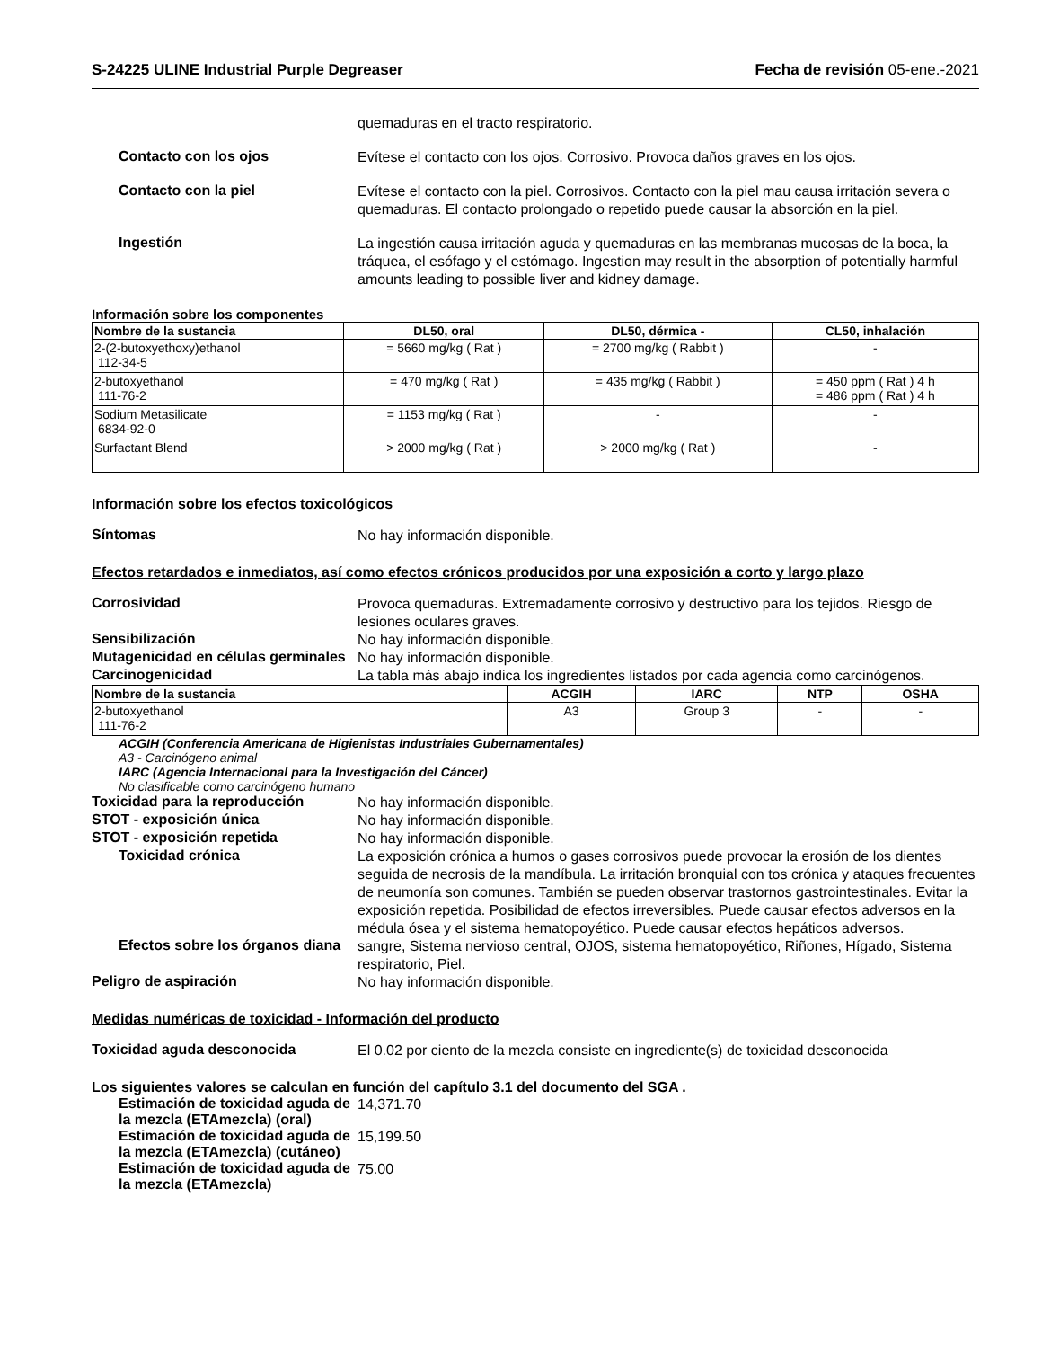S-24225 ULINE Industrial Purple Degreaser Fecha de revisión 05-ene.-2021
quemaduras en el tracto respiratorio.
Contacto con los ojos
Evítese el contacto con los ojos. Corrosivo. Provoca daños graves en los ojos.
Contacto con la piel
Evítese el contacto con la piel. Corrosivos. Contacto con la piel mau causa irritación severa o quemaduras. El contacto prolongado o repetido puede causar la absorción en la piel.
Ingestión
La ingestión causa irritación aguda y quemaduras en las membranas mucosas de la boca, la tráquea, el esófago y el estómago. Ingestion may result in the absorption of potentially harmful amounts leading to possible liver and kidney damage.
Información sobre los componentes
| Nombre de la sustancia | DL50, oral | DL50, dérmica - | CL50, inhalación |
| --- | --- | --- | --- |
| 2-(2-butoxyethoxy)ethanol 112-34-5 | = 5660 mg/kg ( Rat ) | = 2700 mg/kg ( Rabbit ) | - |
| 2-butoxyethanol 111-76-2 | = 470 mg/kg ( Rat ) | = 435 mg/kg ( Rabbit ) | = 450 ppm ( Rat ) 4 h = 486 ppm ( Rat ) 4 h |
| Sodium Metasilicate 6834-92-0 | = 1153 mg/kg ( Rat ) | - | - |
| Surfactant Blend | > 2000 mg/kg ( Rat ) | > 2000 mg/kg ( Rat ) | - |
Información sobre los efectos toxicológicos
Síntomas
No hay información disponible.
Efectos retardados e inmediatos, así como efectos crónicos producidos por una exposición a corto y largo plazo
Corrosividad
Provoca quemaduras. Extremadamente corrosivo y destructivo para los tejidos. Riesgo de lesiones oculares graves.
Sensibilización
No hay información disponible.
Mutagenicidad en células germinales
No hay información disponible.
Carcinogenicidad
La tabla más abajo indica los ingredientes listados por cada agencia como carcinógenos.
| Nombre de la sustancia | ACGIH | IARC | NTP | OSHA |
| --- | --- | --- | --- | --- |
| 2-butoxyethanol 111-76-2 | A3 | Group 3 | - | - |
ACGIH (Conferencia Americana de Higienistas Industriales Gubernamentales)
A3 - Carcinógeno animal
IARC (Agencia Internacional para la Investigación del Cáncer)
No clasificable como carcinógeno humano
Toxicidad para la reproducción
No hay información disponible.
STOT - exposición única
No hay información disponible.
STOT - exposición repetida
No hay información disponible.
Toxicidad crónica
La exposición crónica a humos o gases corrosivos puede provocar la erosión de los dientes seguida de necrosis de la mandíbula. La irritación bronquial con tos crónica y ataques frecuentes de neumonía son comunes. También se pueden observar trastornos gastrointestinales. Evitar la exposición repetida. Posibilidad de efectos irreversibles. Puede causar efectos adversos en la médula ósea y el sistema hematopoyético. Puede causar efectos hepáticos adversos.
Efectos sobre los órganos diana
sangre, Sistema nervioso central, OJOS, sistema hematopoyético, Riñones, Hígado, Sistema respiratorio, Piel.
Peligro de aspiración
No hay información disponible.
Medidas numéricas de toxicidad - Información del producto
Toxicidad aguda desconocida
El 0.02 por ciento de la mezcla consiste en ingrediente(s) de toxicidad desconocida
Los siguientes valores se calculan en función del capítulo 3.1 del documento del SGA .
Estimación de toxicidad aguda de la mezcla (ETAmezcla) (oral)
14,371.70
Estimación de toxicidad aguda de la mezcla (ETAmezcla) (cutáneo)
15,199.50
Estimación de toxicidad aguda de la mezcla (ETAmezcla)
75.00